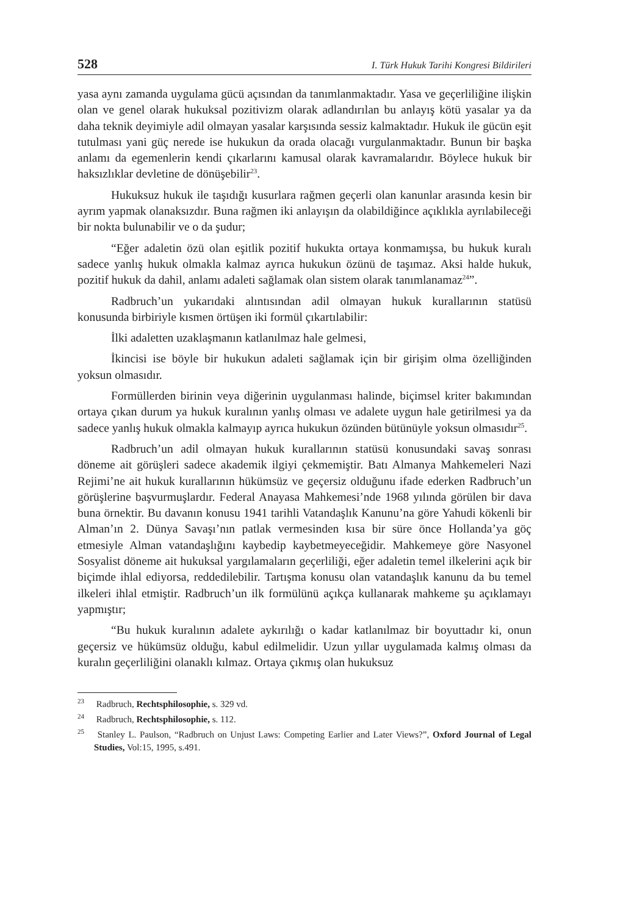528 I. Türk Hukuk Tarihi Kongresi Bildirileri
yasa aynı zamanda uygulama gücü açısından da tanımlanmaktadır. Yasa ve geçerliliğine ilişkin olan ve genel olarak hukuksal pozitivizm olarak adlandırılan bu anlayış kötü yasalar ya da daha teknik deyimiyle adil olmayan yasalar karşısında sessiz kalmaktadır. Hukuk ile gücün eşit tutulması yani güç nerede ise hukukun da orada olacağı vurgulanmaktadır. Bunun bir başka anlamı da egemenlerin kendi çıkarlarını kamusal olarak kavramalarıdır. Böylece hukuk bir haksızlıklar devletine de dönüşebilir<sup>23</sup>.
Hukuksuz hukuk ile taşıdığı kusurlara rağmen geçerli olan kanunlar arasında kesin bir ayrım yapmak olanaksızdır. Buna rağmen iki anlayışın da olabildiğince açıklıkla ayrılabileceği bir nokta bulunabilir ve o da şudur;
“Eğer adaletin özü olan eşitlik pozitif hukukta ortaya konmamışsa, bu hukuk kuralı sadece yanlış hukuk olmakla kalmaz ayrıca hukukun özünü de taşımaz. Aksi halde hukuk, pozitif hukuk da dahil, anlamı adaleti sağlamak olan sistem olarak tanımlanamaz<sup>24</sup>”.
Radbruch’un yukarıdaki alıntısından adil olmayan hukuk kurallarının statüsü konusunda birbiriyle kısmen örtüşen iki formül çıkartılabilir:
İlki adaletten uzaklaşmanın katlanılmaz hale gelmesi,
İkincisi ise böyle bir hukukun adaleti sağlamak için bir girişim olma özelliğinden yoksun olmasıdır.
Formüllerden birinin veya diğerinin uygulanması halinde, biçimsel kriter bakımından ortaya çıkan durum ya hukuk kuralının yanlış olması ve adalete uygun hale getirilmesi ya da sadece yanlış hukuk olmakla kalmayıp ayrıca hukukun özünden bütünüyle yoksun olmasıdır<sup>25</sup>.
Radbruch’un adil olmayan hukuk kurallarının statüsü konusundaki savaş sonrası döneme ait görüşleri sadece akademik ilgiyi çekmemiştir. Batı Almanya Mahkemeleri Nazi Rejimi’ne ait hukuk kurallarının hükümsüz ve geçersiz olduğunu ifade ederken Radbruch’un görüşlerine başvurmuşlardır. Federal Anayasa Mahkemesi’nde 1968 yılında görülen bir dava buna örnektir. Bu davanın konusu 1941 tarihli Vatandaşlık Kanunu’na göre Yahudi kökenli bir Alman’ın 2. Dünya Savaşı’nın patlak vermesinden kısa bir süre önce Hollanda’ya göç etmesiyle Alman vatandaşlığını kaybedip kaybetmeyeceğidir. Mahkemeye göre Nasyonel Sosyalist döneme ait hukuksal yargılamaların geçerliliği, eğer adaletin temel ilkelerini açık bir biçimde ihlal ediyorsa, reddedilebilir. Tartışma konusu olan vatandaşlık kanunu da bu temel ilkeleri ihlal etmiştir. Radbruch’un ilk formülünü açıkça kullanarak mahkeme şu açıklamayı yapmıştır;
“Bu hukuk kuralının adalete aykırılığı o kadar katlanılmaz bir boyuttadır ki, onun geçersiz ve hükümsüz olduğu, kabul edilmelidir. Uzun yıllar uygulamada kalmış olması da kuralın geçerliliğini olanaklı kılmaz. Ortaya çıkmış olan hukuksuz
<sup>23</sup> Radbruch, Rechtsphilosophie, s. 329 vd.
<sup>24</sup> Radbruch, Rechtsphilosophie, s. 112.
<sup>25</sup> Stanley L. Paulson, “Radbruch on Unjust Laws: Competing Earlier and Later Views?”, Oxford Journal of Legal Studies, Vol:15, 1995, s.491.